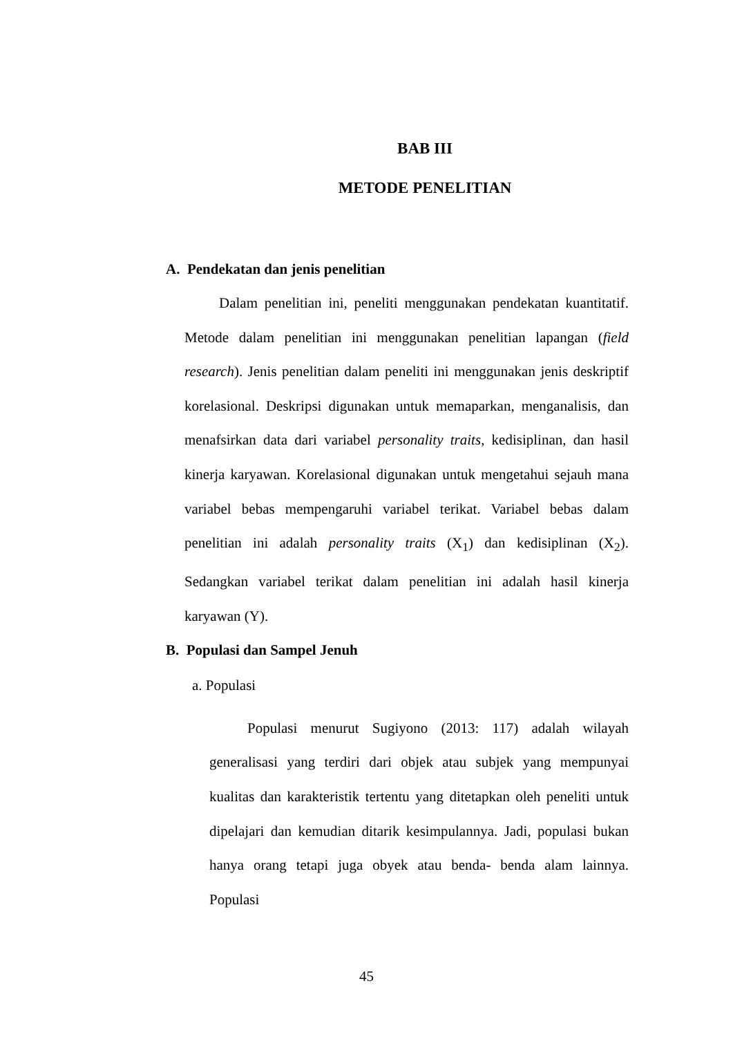BAB III
METODE PENELITIAN
A. Pendekatan dan jenis penelitian
Dalam penelitian ini, peneliti menggunakan pendekatan kuantitatif. Metode dalam penelitian ini menggunakan penelitian lapangan (field research). Jenis penelitian dalam peneliti ini menggunakan jenis deskriptif korelasional. Deskripsi digunakan untuk memaparkan, menganalisis, dan menafsirkan data dari variabel personality traits, kedisiplinan, dan hasil kinerja karyawan. Korelasional digunakan untuk mengetahui sejauh mana variabel bebas mempengaruhi variabel terikat. Variabel bebas dalam penelitian ini adalah personality traits (X<sub>1</sub>) dan kedisiplinan (X<sub>2</sub>). Sedangkan variabel terikat dalam penelitian ini adalah hasil kinerja karyawan (Y).
B. Populasi dan Sampel Jenuh
a. Populasi
Populasi menurut Sugiyono (2013: 117) adalah wilayah generalisasi yang terdiri dari objek atau subjek yang mempunyai kualitas dan karakteristik tertentu yang ditetapkan oleh peneliti untuk dipelajari dan kemudian ditarik kesimpulannya. Jadi, populasi bukan hanya orang tetapi juga obyek atau benda- benda alam lainnya. Populasi
45